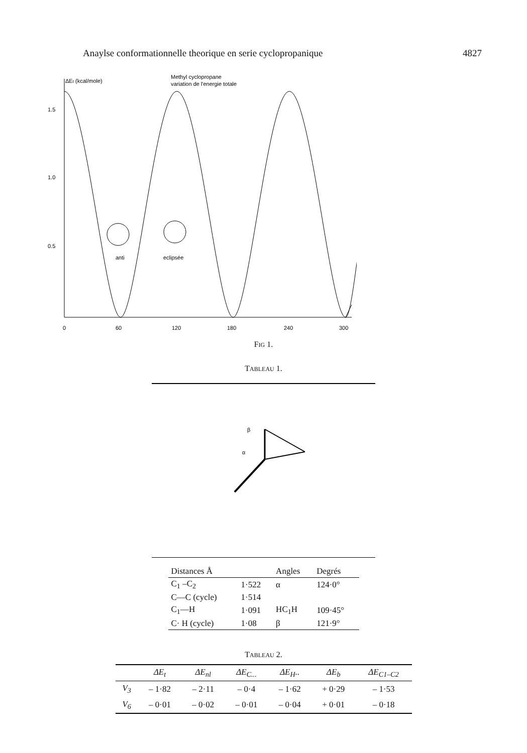Anaylse conformationnelle theorique en serie cyclopropanique 4827
ΔEt (kcal/mole)
Methyl cyclopropane
variation de l'energie totale
1.5
1.0
0.5
0
60
120
180
240
300
anti
eclipsée
FIG 1.
TABLEAU 1.
β
α
| Distances Å | | Angles | Degrés |
| --- | --- | --- | --- |
| C<sub>1</sub> –C<sub>2</sub> | 1·522 | α | 124·0° |
| C—C (cycle) | 1·514 | | |
| C<sub>1</sub>—H | 1·091 | HC<sub>1</sub>H | 109·45° |
| C· H (cycle) | 1·08 | β | 121·9° |
TABLEAU 2.
| | ΔE<sub>t</sub> | ΔE<sub>nl</sub> | ΔE<sub>C...</sub> | ΔE<sub>H</sub>.. | ΔE<sub>b</sub> | ΔE<sub>C1–C2</sub> |
| --- | --- | --- | --- | --- | --- | --- |
| V<sub>3</sub> | – 1·82 | – 2·11 | – 0·4 | – 1·62 | + 0·29 | – 1·53 |
| V<sub>6</sub> | – 0·01 | – 0·02 | – 0·01 | – 0·04 | + 0·01 | – 0·18 |